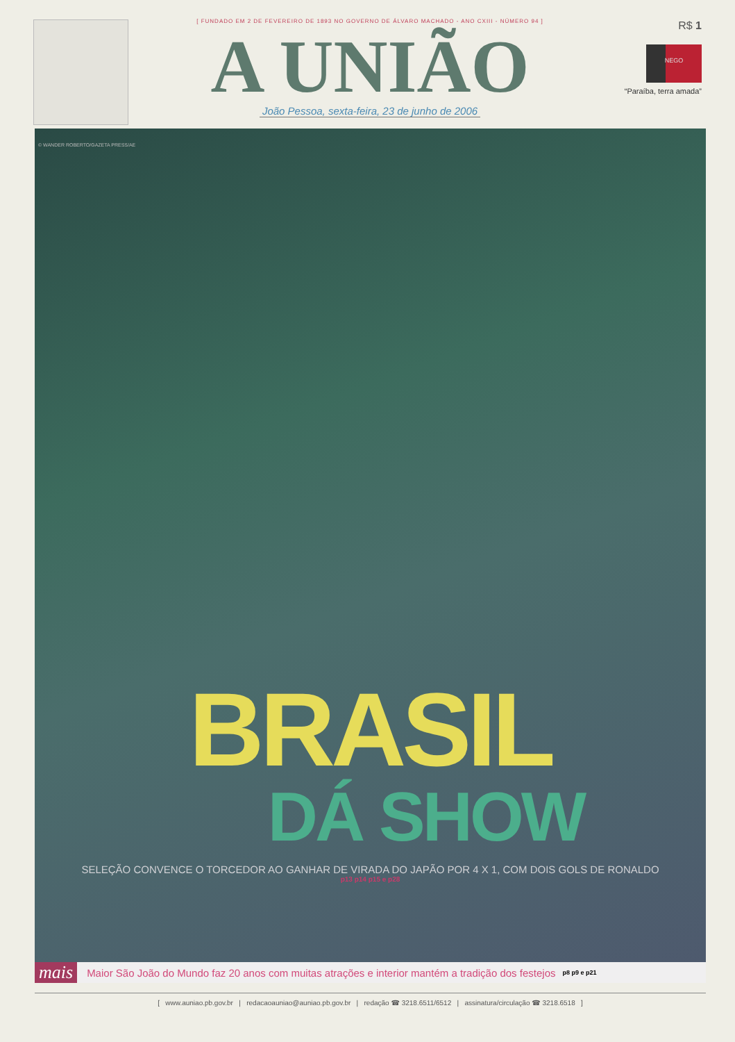[ FUNDADO EM 2 DE FEVEREIRO DE 1893 NO GOVERNO DE ÁLVARO MACHADO - ANO CXIII - NÚMERO 94 ]
A UNIÃO
João Pessoa, sexta-feira, 23 de junho de 2006
R$ 1
NEGO
“Paraíba, terra amada”
© WANDER ROBERTO/GAZETA PRESS/AE
BRASIL
DÁ SHOW
SELEÇÃO CONVENCE O TORCEDOR AO GANHAR DE VIRADA DO JAPÃO POR 4 X 1, COM DOIS GOLS DE RONALDO
p13 p14 p15 e p28
mais Maior São João do Mundo faz 20 anos com muitas atrações e interior mantém a tradição dos festejos p8 p9 e p21
[ www.auniao.pb.gov.br | redacaoauniao@auniao.pb.gov.br | redação ☎ 3218.6511/6512 | assinatura/circulação ☎ 3218.6518 ]